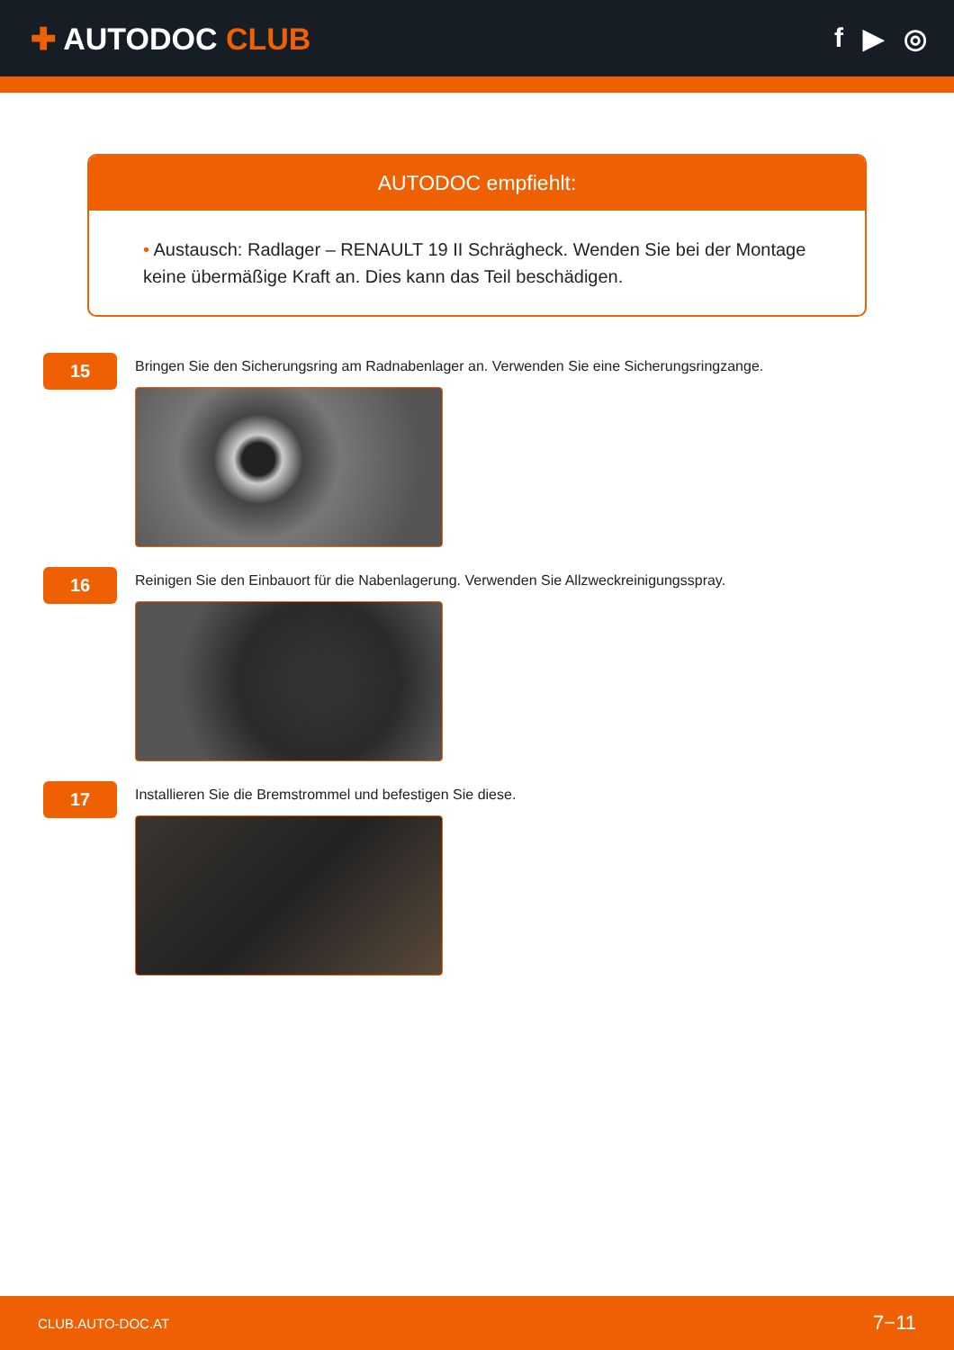✚ AUTODOC CLUB f ▶ ◎
AUTODOC empfiehlt:
• Austausch: Radlager – RENAULT 19 II Schrägheck. Wenden Sie bei der Montage keine übermäßige Kraft an. Dies kann das Teil beschädigen.
15
Bringen Sie den Sicherungsring am Radnabenlager an. Verwenden Sie eine Sicherungsringzange.
16
Reinigen Sie den Einbauort für die Nabenlagerung. Verwenden Sie Allzweckreinigungsspray.
17
Installieren Sie die Bremstrommel und befestigen Sie diese.
CLUB.AUTO-DOC.AT 7−11